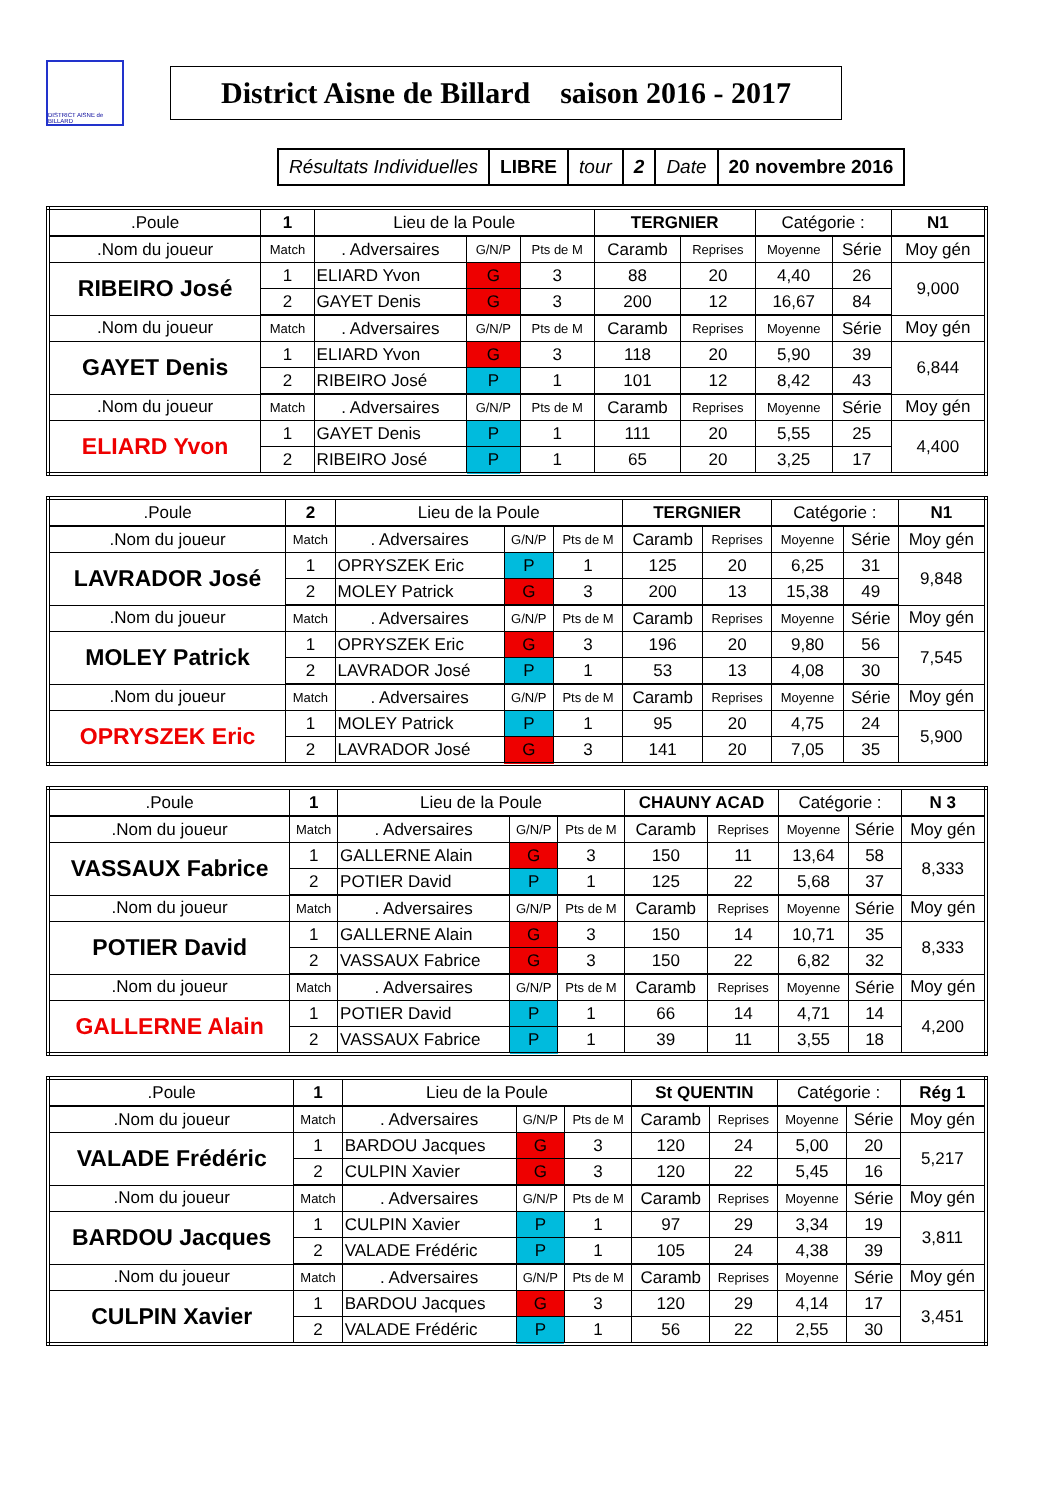DISTRICT AISNE de BILLARD
District Aisne de Billard saison 2016 - 2017
| Résultats Individuelles | LIBRE | tour | 2 | Date | 20 novembre 2016 |
| .Poule | 1 | Lieu de la Poule | | | TERGNIER | | Catégorie : | | N1 |
| .Nom du joueur | Match | . Adversaires | G/N/P | Pts de M | Caramb | Reprises | Moyenne | Série | Moy gén |
| RIBEIRO José | 1 | ELIARD Yvon | G | 3 | 88 | 20 | 4,40 | 26 | 9,000 |
| | 2 | GAYET Denis | G | 3 | 200 | 12 | 16,67 | 84 | |
| .Nom du joueur | Match | . Adversaires | G/N/P | Pts de M | Caramb | Reprises | Moyenne | Série | Moy gén |
| GAYET Denis | 1 | ELIARD Yvon | G | 3 | 118 | 20 | 5,90 | 39 | 6,844 |
| | 2 | RIBEIRO José | P | 1 | 101 | 12 | 8,42 | 43 | |
| .Nom du joueur | Match | . Adversaires | G/N/P | Pts de M | Caramb | Reprises | Moyenne | Série | Moy gén |
| ELIARD Yvon | 1 | GAYET Denis | P | 1 | 111 | 20 | 5,55 | 25 | 4,400 |
| | 2 | RIBEIRO José | P | 1 | 65 | 20 | 3,25 | 17 | |
| .Poule | 2 | Lieu de la Poule | | | TERGNIER | | Catégorie : | | N1 |
| .Nom du joueur | Match | . Adversaires | G/N/P | Pts de M | Caramb | Reprises | Moyenne | Série | Moy gén |
| LAVRADOR José | 1 | OPRYSZEK Eric | P | 1 | 125 | 20 | 6,25 | 31 | 9,848 |
| | 2 | MOLEY Patrick | G | 3 | 200 | 13 | 15,38 | 49 | |
| .Nom du joueur | Match | . Adversaires | G/N/P | Pts de M | Caramb | Reprises | Moyenne | Série | Moy gén |
| MOLEY Patrick | 1 | OPRYSZEK Eric | G | 3 | 196 | 20 | 9,80 | 56 | 7,545 |
| | 2 | LAVRADOR José | P | 1 | 53 | 13 | 4,08 | 30 | |
| .Nom du joueur | Match | . Adversaires | G/N/P | Pts de M | Caramb | Reprises | Moyenne | Série | Moy gén |
| OPRYSZEK Eric | 1 | MOLEY Patrick | P | 1 | 95 | 20 | 4,75 | 24 | 5,900 |
| | 2 | LAVRADOR José | G | 3 | 141 | 20 | 7,05 | 35 | |
| .Poule | 1 | Lieu de la Poule | | | CHAUNY ACAD | | Catégorie : | | N 3 |
| .Nom du joueur | Match | . Adversaires | G/N/P | Pts de M | Caramb | Reprises | Moyenne | Série | Moy gén |
| VASSAUX Fabrice | 1 | GALLERNE Alain | G | 3 | 150 | 11 | 13,64 | 58 | 8,333 |
| | 2 | POTIER David | P | 1 | 125 | 22 | 5,68 | 37 | |
| .Nom du joueur | Match | . Adversaires | G/N/P | Pts de M | Caramb | Reprises | Moyenne | Série | Moy gén |
| POTIER David | 1 | GALLERNE Alain | G | 3 | 150 | 14 | 10,71 | 35 | 8,333 |
| | 2 | VASSAUX Fabrice | G | 3 | 150 | 22 | 6,82 | 32 | |
| .Nom du joueur | Match | . Adversaires | G/N/P | Pts de M | Caramb | Reprises | Moyenne | Série | Moy gén |
| GALLERNE Alain | 1 | POTIER David | P | 1 | 66 | 14 | 4,71 | 14 | 4,200 |
| | 2 | VASSAUX Fabrice | P | 1 | 39 | 11 | 3,55 | 18 | |
| .Poule | 1 | Lieu de la Poule | | | St QUENTIN | | Catégorie : | | Rég 1 |
| .Nom du joueur | Match | . Adversaires | G/N/P | Pts de M | Caramb | Reprises | Moyenne | Série | Moy gén |
| VALADE Frédéric | 1 | BARDOU Jacques | G | 3 | 120 | 24 | 5,00 | 20 | 5,217 |
| | 2 | CULPIN Xavier | G | 3 | 120 | 22 | 5,45 | 16 | |
| .Nom du joueur | Match | . Adversaires | G/N/P | Pts de M | Caramb | Reprises | Moyenne | Série | Moy gén |
| BARDOU Jacques | 1 | CULPIN Xavier | P | 1 | 97 | 29 | 3,34 | 19 | 3,811 |
| | 2 | VALADE Frédéric | P | 1 | 105 | 24 | 4,38 | 39 | |
| .Nom du joueur | Match | . Adversaires | G/N/P | Pts de M | Caramb | Reprises | Moyenne | Série | Moy gén |
| CULPIN Xavier | 1 | BARDOU Jacques | G | 3 | 120 | 29 | 4,14 | 17 | 3,451 |
| | 2 | VALADE Frédéric | P | 1 | 56 | 22 | 2,55 | 30 | |